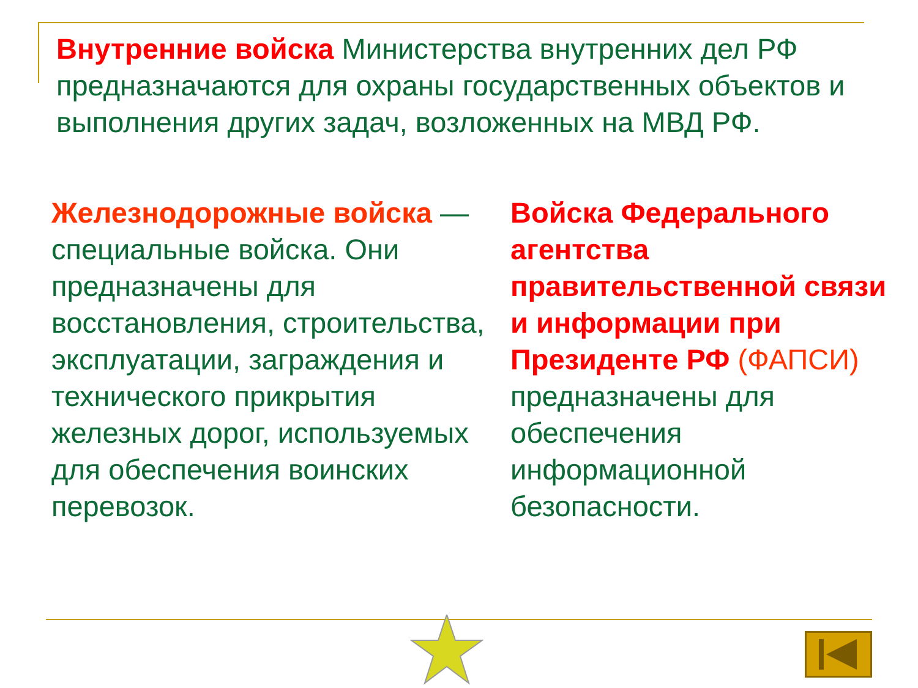Внутренние войска Министерства внутренних дел РФ предназначаются для охраны государственных объектов и выполнения других задач, возложенных на МВД РФ.
Железнодорожные войска — специальные войска. Они предназначены для восстановления, строительства, эксплуатации, заграждения и технического прикрытия железных дорог, используемых для обеспечения воинских перевозок.
Войска Федерального агентства правительственной связи и информации при Президенте РФ (ФАПСИ) предназначены для обеспечения информационной безопасности.